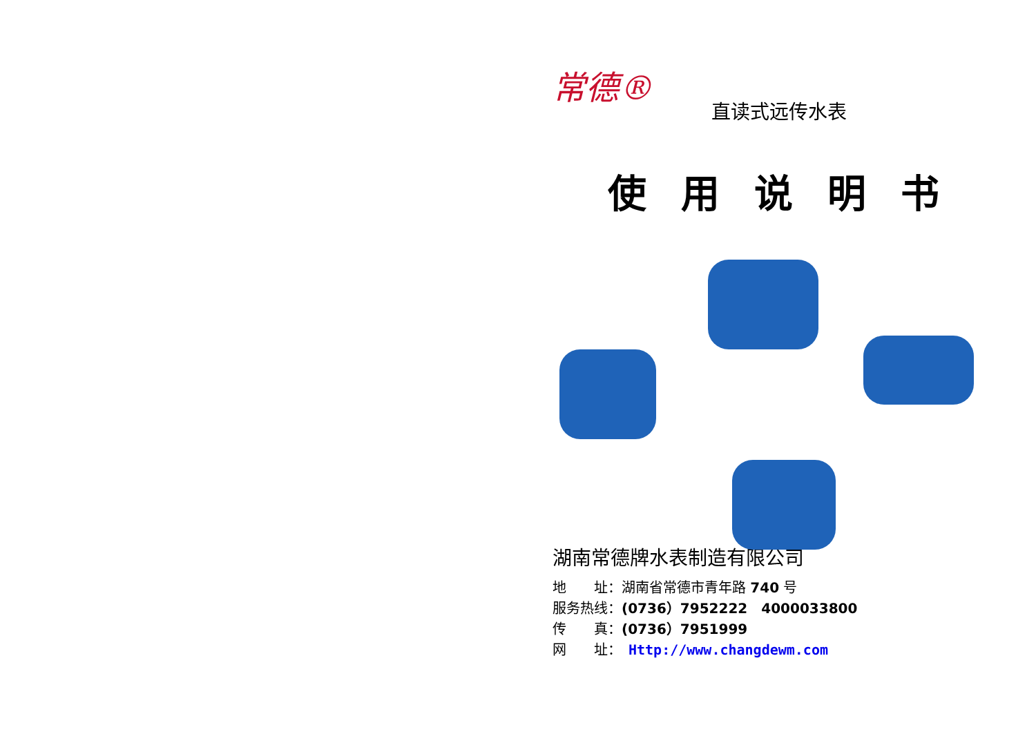常德®
直读式远传水表
使用说明书
湖南常德牌水表制造有限公司
地　　址：湖南省常德市青年路 740 号
服务热线：(0736）7952222　4000033800
传　　真：(0736）7951999
网　　址：　Http://www.changdewm.com